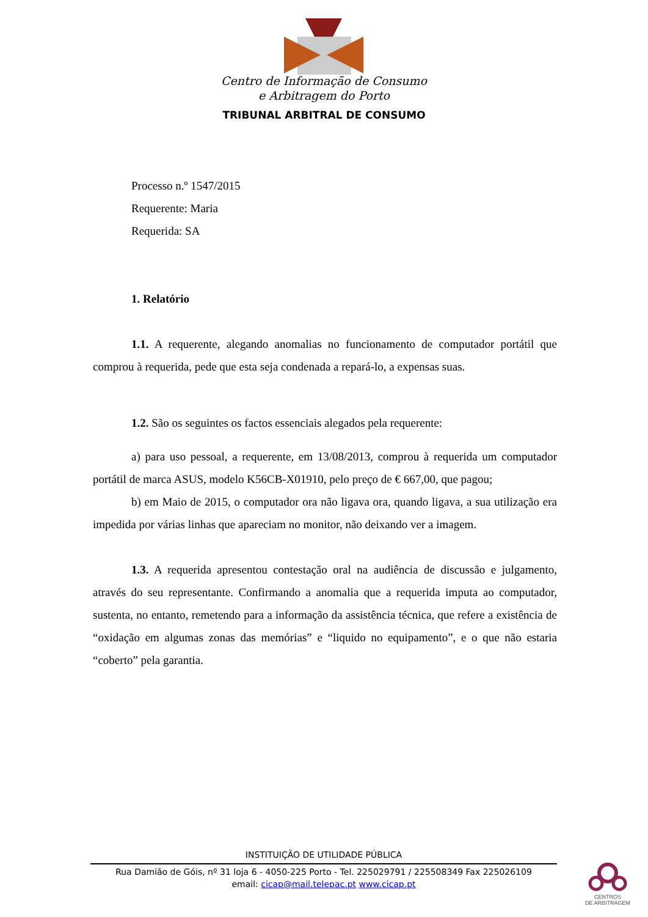Centro de Informação de Consumo
e Arbitragem do Porto
TRIBUNAL ARBITRAL DE CONSUMO
Processo n.º 1547/2015
Requerente: Maria
Requerida: SA
1. Relatório
1.1. A requerente, alegando anomalias no funcionamento de computador portátil que comprou à requerida, pede que esta seja condenada a repará-lo, a expensas suas.
1.2. São os seguintes os factos essenciais alegados pela requerente:
a) para uso pessoal, a requerente, em 13/08/2013, comprou à requerida um computador portátil de marca ASUS, modelo K56CB-X01910, pelo preço de € 667,00, que pagou;
b) em Maio de 2015, o computador ora não ligava ora, quando ligava, a sua utilização era impedida por várias linhas que apareciam no monitor, não deixando ver a imagem.
1.3. A requerida apresentou contestação oral na audiência de discussão e julgamento, através do seu representante. Confirmando a anomalia que a requerida imputa ao computador, sustenta, no entanto, remetendo para a informação da assistência técnica, que refere a existência de “oxidação em algumas zonas das memórias” e “liquido no equipamento”, e o que não estaria “coberto” pela garantia.
INSTITUIÇÃO DE UTILIDADE PÚBLICA
Rua Damião de Góis, nº 31 loja 6 - 4050-225 Porto - Tel. 225029791 / 225508349 Fax 225026109
email: cicap@mail.telepac.pt www.cicap.pt
CENTROS
DE ARBITRAGEM